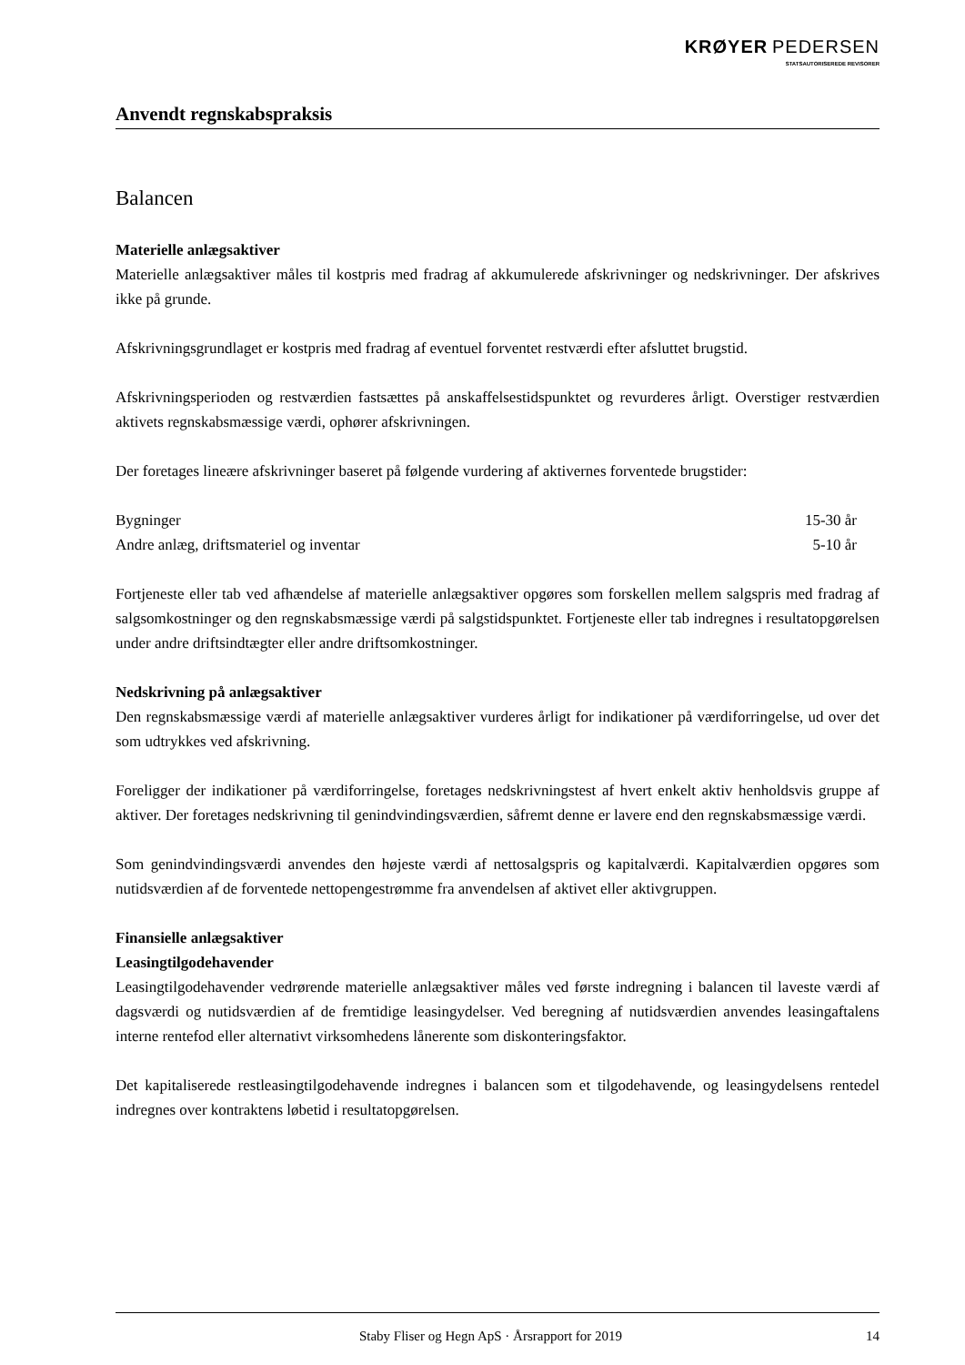KRØYER PEDERSEN
STATSAUTORISEREDE REVISORER
Anvendt regnskabspraksis
Balancen
Materielle anlægsaktiver
Materielle anlægsaktiver måles til kostpris med fradrag af akkumulerede afskrivninger og nedskrivninger. Der afskrives ikke på grunde.
Afskrivningsgrundlaget er kostpris med fradrag af eventuel forventet restværdi efter afsluttet brugstid.
Afskrivningsperioden og restværdien fastsættes på anskaffelsestidspunktet og revurderes årligt. Overstiger restværdien aktivets regnskabsmæssige værdi, ophører afskrivningen.
Der foretages lineære afskrivninger baseret på følgende vurdering af aktivernes forventede brugstider:
| Bygninger | 15-30 år |
| Andre anlæg, driftsmateriel og inventar | 5-10 år |
Fortjeneste eller tab ved afhændelse af materielle anlægsaktiver opgøres som forskellen mellem salgspris med fradrag af salgsomkostninger og den regnskabsmæssige værdi på salgstidspunktet. Fortjeneste eller tab indregnes i resultatopgørelsen under andre driftsindtægter eller andre driftsomkostninger.
Nedskrivning på anlægsaktiver
Den regnskabsmæssige værdi af materielle anlægsaktiver vurderes årligt for indikationer på værdiforringelse, ud over det som udtrykkes ved afskrivning.
Foreligger der indikationer på værdiforringelse, foretages nedskrivningstest af hvert enkelt aktiv henholdsvis gruppe af aktiver. Der foretages nedskrivning til genindvindingsværdien, såfremt denne er lavere end den regnskabsmæssige værdi.
Som genindvindingsværdi anvendes den højeste værdi af nettosalgspris og kapitalværdi. Kapitalværdien opgøres som nutidsværdien af de forventede nettopengestrømme fra anvendelsen af aktivet eller aktivgruppen.
Finansielle anlægsaktiver
Leasingtilgodehavender
Leasingtilgodehavender vedrørende materielle anlægsaktiver måles ved første indregning i balancen til laveste værdi af dagsværdi og nutidsværdien af de fremtidige leasingydelser. Ved beregning af nutidsværdien anvendes leasingaftalens interne rentefod eller alternativt virksomhedens lånerente som diskonteringsfaktor.
Det kapitaliserede restleasingtilgodehavende indregnes i balancen som et tilgodehavende, og leasingydelsens rentedel indregnes over kontraktens løbetid i resultatopgørelsen.
Staby Fliser og Hegn ApS · Årsrapport for 2019 14